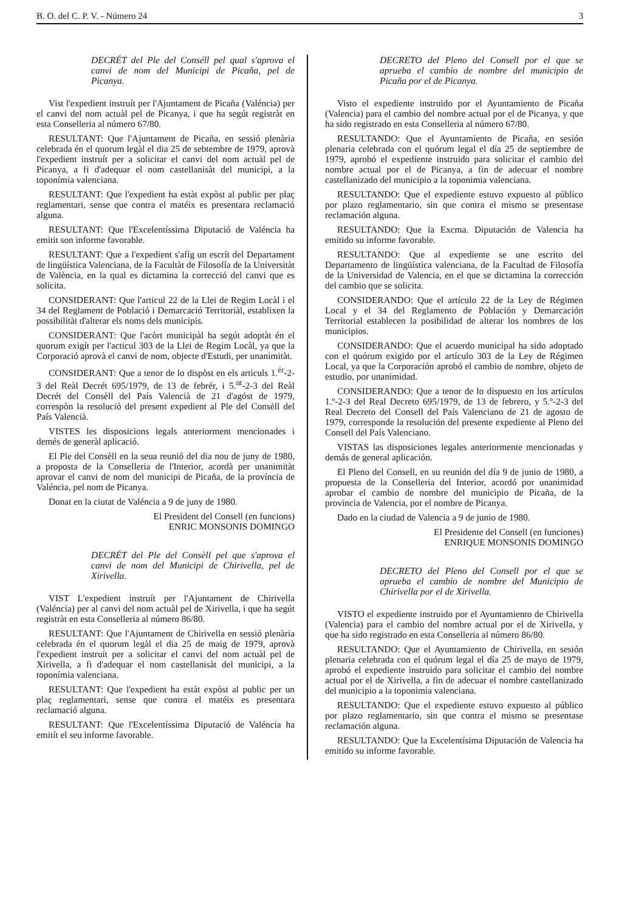B. O. del C. P. V. - Número 24 3
DECRÉT del Ple del Conséll pel qual s'aprova el canvi de nom del Municipi de Picaña, pel de Picanya.
Vist l'expedient instruít per l'Ajuntament de Picaña (Valéncia) per el canvi del nom actuàl pel de Picanya, i que ha segút registràt en esta Conselleria al número 67/80.
RESULTANT: Que l'Ajuntament de Picaña, en sessió plenària celebrada én el quorum legàl el dia 25 de sebtembre de 1979, aprovà l'expedient instruít per a solicitar el canvi del nom actuàl pel de Picanya, a fi d'adequar el nom castellanisàt del municipi, a la toponímia valenciana.
RESULTANT: Que l'expedient ha estàt expòst al public per plaç reglamentari, sense que contra el matéix es presentara reclamació alguna.
RESULTANT: Que l'Excelentíssima Diputació de Valéncia ha emitit son informe favorable.
RESULTANT: Que a l'expedient s'afíg un escrít del Departament de lingüística Valenciana, de la Facultàt de Filosofía de la Universitàt de València, en la qual es dictamina la correcció del canvi que es solicita.
CONSIDERANT: Que l'articul 22 de la Llei de Regim Locàl i el 34 del Reglament de Població i Demarcació Territoriàl, establixen la possibilitàt d'alterar els noms dels municipis.
CONSIDERANT: Que l'acòrt municipàl ha segút adoptàt én el quorum exigít per l'acticul 303 de la Llei de Regim Locàl, ya que la Corporació aprovà el canvi de nom, objecte d'Estudi, per unanimitàt.
CONSIDERANT: Que a tenor de lo dispòst en els articuls 1.<sup>ér</sup>-2-3 del Reàl Decrét 695/1979, de 13 de febrér, i 5.<sup>nt</sup>-2-3 del Reàl Decrét del Consèll del País Valencià de 21 d'agóst de 1979, correspòn la resolució del present expedient al Ple del Consèll del País Valencià.
VISTES les disposicions legals anteriorment mencionades i demés de generàl aplicació.
El Ple del Consèll en la seua reunió del dia nou de juny de 1980, a proposta de la Conselleria de l'Interior, acordà per unanimitàt aprovar el canvi de nom del municipi de Picaña, de la província de Valéncia, pel nom de Picanya.
Donat en la ciutat de Valéncia a 9 de juny de 1980.
El President del Consell (en funcions)
ENRIC MONSONIS DOMINGO
DECRÉT del Ple del Consèll pel que s'aprova el canvi de nom del Municipi de Chirivella, pel de Xirivella.
VIST L'expedient instruít per l'Ajuntament de Chirivella (Valéncia) per al canvi del nom actuàl pel de Xirivella, i que ha segút registràt en esta Conselleria al número 86/80.
RESULTANT: Que l'Ajuntament de Chirivella en sessió plenària celebrada én el quorum legàl el dia 25 de maig de 1979, aprovà l'expedient instruít per a solicitar el canvi del nom actuàl pel de Xirivella, a fi d'adequar el nom castellanisàt del municipi, a la toponímia valenciana.
RESULTANT: Que l'expedient ha estàt expòst al public per un plaç reglamentari, sense que contra el matéix es presentara reclamació alguna.
RESULTANT: Que l'Excelentíssima Diputació de Valéncia ha emitít el seu informe favorable.
DECRETO del Pleno del Consell por el que se aprueba el cambio de nombre del municipio de Picaña por el de Picanya.
Visto el expediente instruido por el Ayuntamiento de Picaña (Valencia) para el cambio del nombre actual por el de Picanya, y que ha sido registrado en esta Conselleria al número 67/80.
RESULTANDO: Que el Ayuntamiento de Picaña, en sesión plenaria celebrada con el quórum legal el día 25 de septiembre de 1979, aprobó el expediente instruido para solicitar el cambio del nombre actual por el de Picanya, a fin de adecuar el nombre castellanizado del municipio a la toponimia valenciana.
RESULTANDO: Que el expediente estuvo expuesto al público por plazo reglamentario, sin que contra el mismo se presentase reclamación alguna.
RESULTANDO: Que la Excma. Diputación de Valencia ha emitido su informe favorable.
RESULTANDO: Que al expediente se une escrito del Departamento de lingüística valenciana, de la Facultad de Filosofía de la Universidad de Valencia, en el que se dictamina la corrección del cambio que se solicita.
CONSIDERANDO: Que el artículo 22 de la Ley de Régimen Local y el 34 del Reglamento de Población y Demarcación Territorial establecen la posibilidad de alterar los nombres de los municipios.
CONSIDERANDO: Que el acuerdo municipal ha sido adoptado con el quórum exigido por el artículo 303 de la Ley de Régimen Local, ya que la Corporación aprobó el cambio de nombre, objeto de estudio, por unanimidad.
CONSIDERANDO: Que a tenor de lo dispuesto en los artículos 1.º-2-3 del Real Decreto 695/1979, de 13 de febrero, y 5.º-2-3 del Real Decreto del Consell del País Valenciano de 21 de agosto de 1979, corresponde la resolución del presente expediente al Pleno del Consell del País Valenciano.
VISTAS las disposiciones legales anteriormente mencionadas y demás de general aplicación.
El Pleno del Consell, en su reunión del día 9 de junio de 1980, a propuesta de la Conselleria del Interior, acordó por unanimidad aprobar el cambio de nombre del municipio de Picaña, de la provincia de Valencia, por el nombre de Picanya.
Dado en la ciudad de Valencia a 9 de junio de 1980.
El Presidente del Consell (en funciones)
ENRIQUE MONSONIS DOMINGO
DECRETO del Pleno del Consell por el que se aprueba el cambio de nombre del Municipio de Chirivella por el de Xirivella.
VISTO el expediente instruido por el Ayuntamiento de Chirivella (Valencia) para el cambio del nombre actual por el de Xirivella, y que ha sido registrado en esta Conselleria al número 86/80.
RESULTANDO: Que el Ayuntamiento de Chirivella, en sesión plenaria celebrada con el quórum legal el día 25 de mayo de 1979, aprobó el expediente instruido para solicitar el cambio del nombre actual por el de Xirivella, a fin de adecuar el nombre castellanizado del municipio a la toponimia valenciana.
RESULTANDO: Que el expediente estuvo expuesto al público por plazo reglamentario, sin que contra el mismo se presentase reclamación alguna.
RESULTANDO: Que la Excelentísima Diputación de Valencia ha emitido su informe favorable.